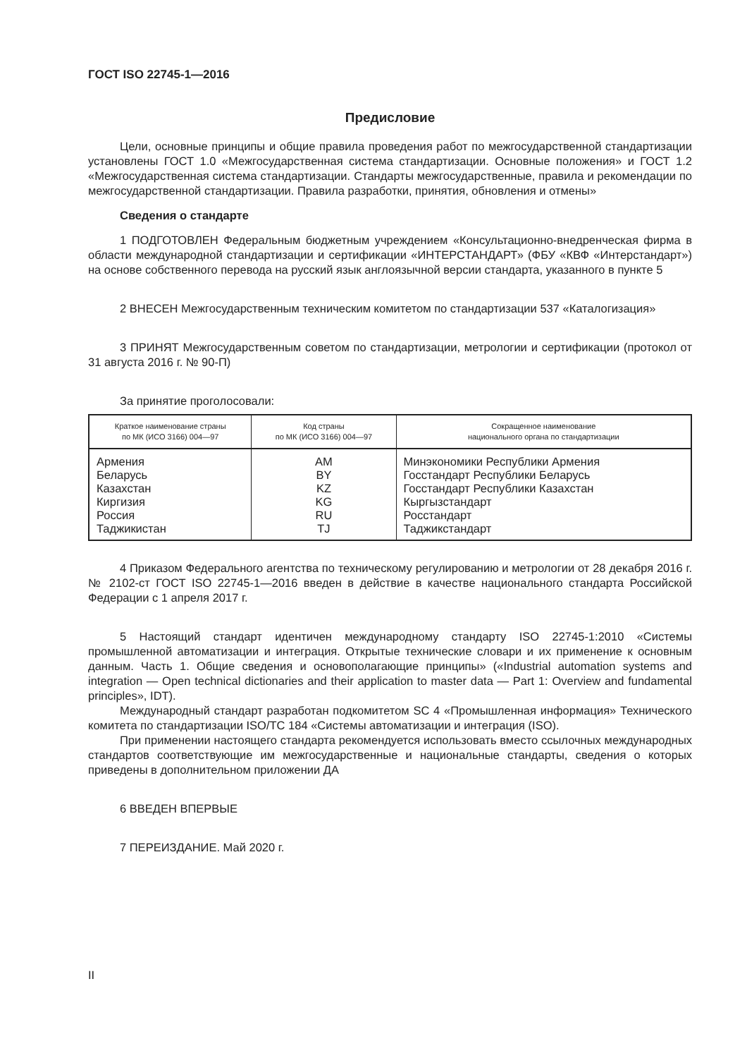ГОСТ ISO 22745-1—2016
Предисловие
Цели, основные принципы и общие правила проведения работ по межгосударственной стандартизации установлены ГОСТ 1.0 «Межгосударственная система стандартизации. Основные положения» и ГОСТ 1.2 «Межгосударственная система стандартизации. Стандарты межгосударственные, правила и рекомендации по межгосударственной стандартизации. Правила разработки, принятия, обновления и отмены»
Сведения о стандарте
1 ПОДГОТОВЛЕН Федеральным бюджетным учреждением «Консультационно-внедренческая фирма в области международной стандартизации и сертификации «ИНТЕРСТАНДАРТ» (ФБУ «КВФ «Интерстандарт») на основе собственного перевода на русский язык англоязычной версии стандарта, указанного в пункте 5
2 ВНЕСЕН Межгосударственным техническим комитетом по стандартизации 537 «Каталогизация»
3 ПРИНЯТ Межгосударственным советом по стандартизации, метрологии и сертификации (протокол от 31 августа 2016 г. № 90-П)
За принятие проголосовали:
| Краткое наименование страны по МК (ИСО 3166) 004—97 | Код страны по МК (ИСО 3166) 004—97 | Сокращенное наименование национального органа по стандартизации |
| --- | --- | --- |
| Армения | AM | Минэкономики Республики Армения |
| Беларусь | BY | Госстандарт Республики Беларусь |
| Казахстан | KZ | Госстандарт Республики Казахстан |
| Киргизия | KG | Кыргызстандарт |
| Россия | RU | Росстандарт |
| Таджикистан | TJ | Таджикстандарт |
4 Приказом Федерального агентства по техническому регулированию и метрологии от 28 декабря 2016 г. № 2102-ст ГОСТ ISO 22745-1—2016 введен в действие в качестве национального стандарта Российской Федерации с 1 апреля 2017 г.
5 Настоящий стандарт идентичен международному стандарту ISO 22745-1:2010 «Системы промышленной автоматизации и интеграция. Открытые технические словари и их применение к основным данным. Часть 1. Общие сведения и основополагающие принципы» («Industrial automation systems and integration — Open technical dictionaries and their application to master data — Part 1: Overview and fundamental principles», IDT).
Международный стандарт разработан подкомитетом SC 4 «Промышленная информация» Технического комитета по стандартизации ISO/TC 184 «Системы автоматизации и интеграция (ISO).
При применении настоящего стандарта рекомендуется использовать вместо ссылочных международных стандартов соответствующие им межгосударственные и национальные стандарты, сведения о которых приведены в дополнительном приложении ДА
6 ВВЕДЕН ВПЕРВЫЕ
7 ПЕРЕИЗДАНИЕ. Май 2020 г.
II